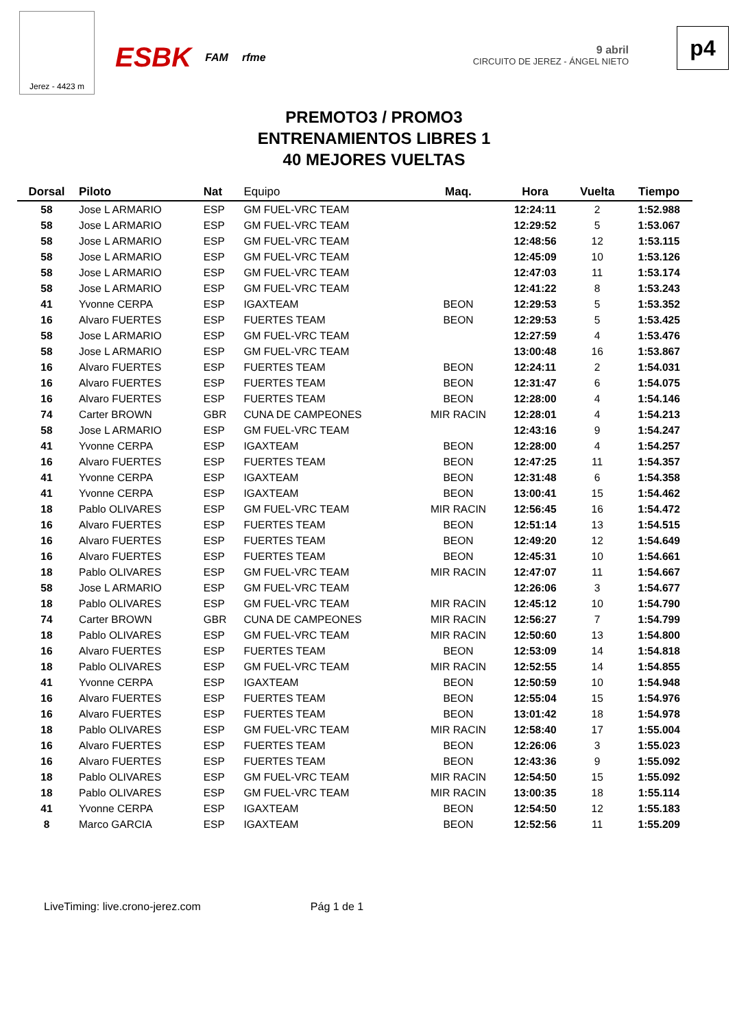Jerez - 4423 m
ESBK FAM rfme
9 abril
CIRCUITO DE JEREZ - ÁNGEL NIETO
p4
PREMOTO3 / PROMO3
ENTRENAMIENTOS LIBRES 1
40 MEJORES VUELTAS
| Dorsal | Piloto | Nat | Equipo | Maq. | Hora | Vuelta | Tiempo |
| --- | --- | --- | --- | --- | --- | --- | --- |
| 58 | Jose L ARMARIO | ESP | GM FUEL-VRC TEAM | | 12:24:11 | 2 | 1:52.988 |
| 58 | Jose L ARMARIO | ESP | GM FUEL-VRC TEAM | | 12:29:52 | 5 | 1:53.067 |
| 58 | Jose L ARMARIO | ESP | GM FUEL-VRC TEAM | | 12:48:56 | 12 | 1:53.115 |
| 58 | Jose L ARMARIO | ESP | GM FUEL-VRC TEAM | | 12:45:09 | 10 | 1:53.126 |
| 58 | Jose L ARMARIO | ESP | GM FUEL-VRC TEAM | | 12:47:03 | 11 | 1:53.174 |
| 58 | Jose L ARMARIO | ESP | GM FUEL-VRC TEAM | | 12:41:22 | 8 | 1:53.243 |
| 41 | Yvonne CERPA | ESP | IGAXTEAM | BEON | 12:29:53 | 5 | 1:53.352 |
| 16 | Alvaro FUERTES | ESP | FUERTES TEAM | BEON | 12:29:53 | 5 | 1:53.425 |
| 58 | Jose L ARMARIO | ESP | GM FUEL-VRC TEAM | | 12:27:59 | 4 | 1:53.476 |
| 58 | Jose L ARMARIO | ESP | GM FUEL-VRC TEAM | | 13:00:48 | 16 | 1:53.867 |
| 16 | Alvaro FUERTES | ESP | FUERTES TEAM | BEON | 12:24:11 | 2 | 1:54.031 |
| 16 | Alvaro FUERTES | ESP | FUERTES TEAM | BEON | 12:31:47 | 6 | 1:54.075 |
| 16 | Alvaro FUERTES | ESP | FUERTES TEAM | BEON | 12:28:00 | 4 | 1:54.146 |
| 74 | Carter BROWN | GBR | CUNA DE CAMPEONES | MIR RACIN | 12:28:01 | 4 | 1:54.213 |
| 58 | Jose L ARMARIO | ESP | GM FUEL-VRC TEAM | | 12:43:16 | 9 | 1:54.247 |
| 41 | Yvonne CERPA | ESP | IGAXTEAM | BEON | 12:28:00 | 4 | 1:54.257 |
| 16 | Alvaro FUERTES | ESP | FUERTES TEAM | BEON | 12:47:25 | 11 | 1:54.357 |
| 41 | Yvonne CERPA | ESP | IGAXTEAM | BEON | 12:31:48 | 6 | 1:54.358 |
| 41 | Yvonne CERPA | ESP | IGAXTEAM | BEON | 13:00:41 | 15 | 1:54.462 |
| 18 | Pablo OLIVARES | ESP | GM FUEL-VRC TEAM | MIR RACIN | 12:56:45 | 16 | 1:54.472 |
| 16 | Alvaro FUERTES | ESP | FUERTES TEAM | BEON | 12:51:14 | 13 | 1:54.515 |
| 16 | Alvaro FUERTES | ESP | FUERTES TEAM | BEON | 12:49:20 | 12 | 1:54.649 |
| 16 | Alvaro FUERTES | ESP | FUERTES TEAM | BEON | 12:45:31 | 10 | 1:54.661 |
| 18 | Pablo OLIVARES | ESP | GM FUEL-VRC TEAM | MIR RACIN | 12:47:07 | 11 | 1:54.667 |
| 58 | Jose L ARMARIO | ESP | GM FUEL-VRC TEAM | | 12:26:06 | 3 | 1:54.677 |
| 18 | Pablo OLIVARES | ESP | GM FUEL-VRC TEAM | MIR RACIN | 12:45:12 | 10 | 1:54.790 |
| 74 | Carter BROWN | GBR | CUNA DE CAMPEONES | MIR RACIN | 12:56:27 | 7 | 1:54.799 |
| 18 | Pablo OLIVARES | ESP | GM FUEL-VRC TEAM | MIR RACIN | 12:50:60 | 13 | 1:54.800 |
| 16 | Alvaro FUERTES | ESP | FUERTES TEAM | BEON | 12:53:09 | 14 | 1:54.818 |
| 18 | Pablo OLIVARES | ESP | GM FUEL-VRC TEAM | MIR RACIN | 12:52:55 | 14 | 1:54.855 |
| 41 | Yvonne CERPA | ESP | IGAXTEAM | BEON | 12:50:59 | 10 | 1:54.948 |
| 16 | Alvaro FUERTES | ESP | FUERTES TEAM | BEON | 12:55:04 | 15 | 1:54.976 |
| 16 | Alvaro FUERTES | ESP | FUERTES TEAM | BEON | 13:01:42 | 18 | 1:54.978 |
| 18 | Pablo OLIVARES | ESP | GM FUEL-VRC TEAM | MIR RACIN | 12:58:40 | 17 | 1:55.004 |
| 16 | Alvaro FUERTES | ESP | FUERTES TEAM | BEON | 12:26:06 | 3 | 1:55.023 |
| 16 | Alvaro FUERTES | ESP | FUERTES TEAM | BEON | 12:43:36 | 9 | 1:55.092 |
| 18 | Pablo OLIVARES | ESP | GM FUEL-VRC TEAM | MIR RACIN | 12:54:50 | 15 | 1:55.092 |
| 18 | Pablo OLIVARES | ESP | GM FUEL-VRC TEAM | MIR RACIN | 13:00:35 | 18 | 1:55.114 |
| 41 | Yvonne CERPA | ESP | IGAXTEAM | BEON | 12:54:50 | 12 | 1:55.183 |
| 8 | Marco GARCIA | ESP | IGAXTEAM | BEON | 12:52:56 | 11 | 1:55.209 |
LiveTiming: live.crono-jerez.com Pág 1 de 1